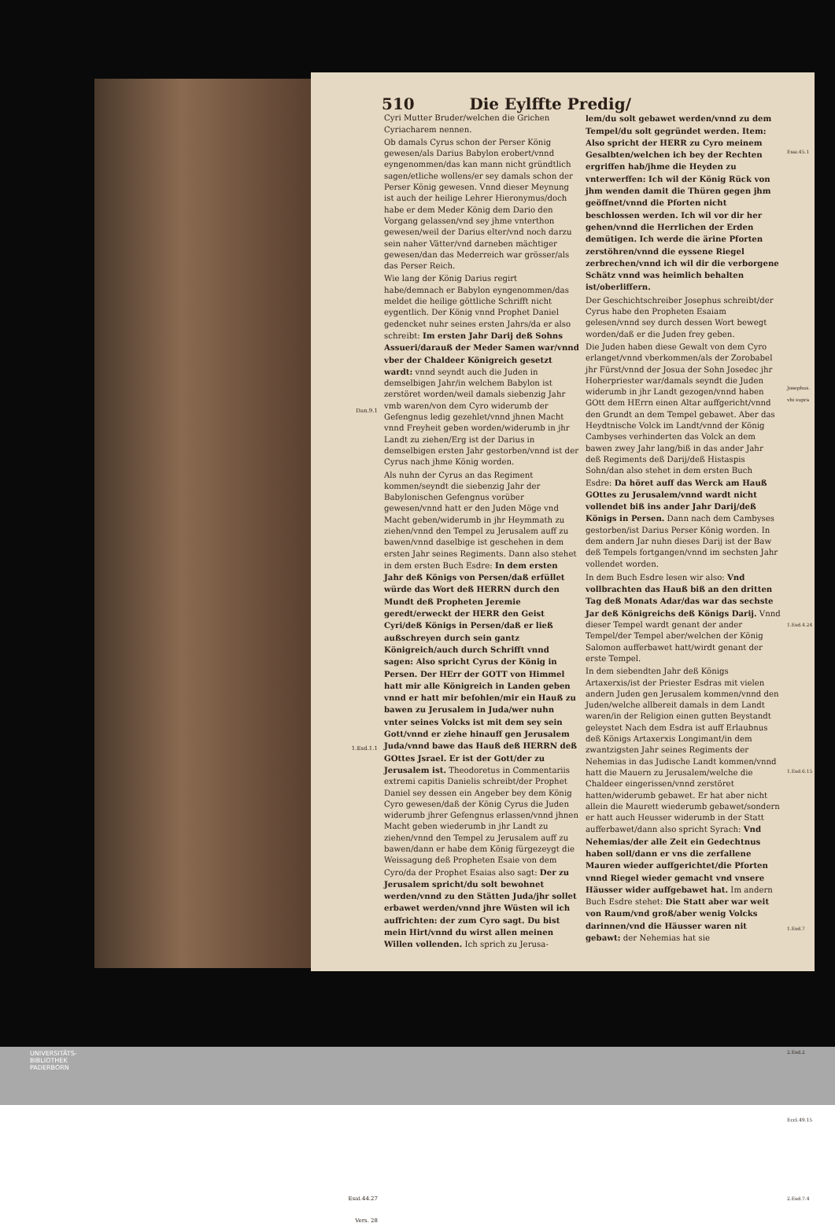510 Die Eylffte Predig/
Dan.9.1
1.Esd.1.1
Esai.44.27
Vers. 28
Cyri Mutter Bruder/welchen die Grichen Cyriacharem nennen.
Ob damals Cyrus schon der Perser König gewesen/als Darius Babylon erobert/vnnd eyngenommen/das kan mann nicht gründtlich sagen/etliche wollens/er sey damals schon der Perser König gewesen. Vnnd dieser Meynung ist auch der heilige Lehrer Hieronymus/doch habe er dem Meder König dem Dario den Vorgang gelassen/vnd sey jhme vnterthon gewesen/weil der Darius elter/vnd noch darzu sein naher Vätter/vnd darneben mächtiger gewesen/dan das Mederreich war grösser/als das Perser Reich.
Wie lang der König Darius regirt habe/demnach er Babylon eyngenommen/das meldet die heilige göttliche Schrifft nicht eygentlich. Der König vnnd Prophet Daniel gedencket nuhr seines ersten Jahrs/da er also schreibt: Im ersten Jahr Darij deß Sohns Assueri/darauß der Meder Samen war/vnnd vber der Chaldeer Königreich gesetzt wardt: vnnd seyndt auch die Juden in demselbigen Jahr/in welchem Babylon ist zerstöret worden/weil damals siebenzig Jahr vmb waren/von dem Cyro widerumb der Gefengnus ledig gezehlet/vnnd jhnen Macht vnnd Freyheit geben worden/widerumb in jhr Landt zu ziehen/Erg ist der Darius in demselbigen ersten Jahr gestorben/vnnd ist der Cyrus nach jhme König worden.
Als nuhn der Cyrus an das Regiment kommen/seyndt die siebenzig Jahr der Babylonischen Gefengnus vorüber gewesen/vnnd hatt er den Juden Möge vnd Macht geben/widerumb in jhr Heymmath zu ziehen/vnnd den Tempel zu Jerusalem auff zu bawen/vnnd daselbige ist geschehen in dem ersten Jahr seines Regiments. Dann also stehet in dem ersten Buch Esdre: In dem ersten Jahr deß Königs von Persen/daß erfüllet würde das Wort deß HERRN durch den Mundt deß Propheten Jeremie geredt/erweckt der HERR den Geist Cyri/deß Königs in Persen/daß er ließ außschreyen durch sein gantz Königreich/auch durch Schrifft vnnd sagen: Also spricht Cyrus der König in Persen. Der HErr der GOTT von Himmel hatt mir alle Königreich in Landen geben vnnd er hatt mir befohlen/mir ein Hauß zu bawen zu Jerusalem in Juda/wer nuhn vnter seines Volcks ist mit dem sey sein Gott/vnnd er ziehe hinauff gen Jerusalem Juda/vnnd bawe das Hauß deß HERRN deß GOttes Jsrael. Er ist der Gott/der zu Jerusalem ist. Theodoretus in Commentariis extremi capitis Danielis schreibt/der Prophet Daniel sey dessen ein Angeber bey dem König Cyro gewesen/daß der König Cyrus die Juden widerumb jhrer Gefengnus erlassen/vnnd jhnen Macht geben wiederumb in jhr Landt zu ziehen/vnnd den Tempel zu Jerusalem auff zu bawen/dann er habe dem König fürgezeygt die Weissagung deß Propheten Esaie von dem Cyro/da der Prophet Esaias also sagt: Der zu Jerusalem spricht/du solt bewohnet werden/vnnd zu den Stätten Juda/jhr sollet erbawet werden/vnnd jhre Wüsten wil ich auffrichten: der zum Cyro sagt. Du bist mein Hirt/vnnd du wirst allen meinen Willen vollenden. Ich sprich zu Jerusa-
lem/du solt gebawet werden/vnnd zu dem Tempel/du solt gegründet werden. Item: Also spricht der HERR zu Cyro meinem Gesalbten/welchen ich bey der Rechten ergriffen hab/jhme die Heyden zu vnterwerffen: Ich wil der König Rück von jhm wenden damit die Thüren gegen jhm geöffnet/vnnd die Pforten nicht beschlossen werden. Ich wil vor dir her gehen/vnnd die Herrlichen der Erden demütigen. Ich werde die ärine Pforten zerstöhren/vnnd die eyssene Riegel zerbrechen/vnnd ich wil dir die verborgene Schätz vnnd was heimlich behalten ist/oberliffern.
Der Geschichtschreiber Josephus schreibt/der Cyrus habe den Propheten Esaiam gelesen/vnnd sey durch dessen Wort bewegt worden/daß er die Juden frey geben.
Die Juden haben diese Gewalt von dem Cyro erlanget/vnnd vberkommen/als der Zorobabel jhr Fürst/vnnd der Josua der Sohn Josedec jhr Hoherpriester war/damals seyndt die Juden widerumb in jhr Landt gezogen/vnnd haben GOtt dem HErrn einen Altar auffgericht/vnnd den Grundt an dem Tempel gebawet. Aber das Heydtnische Volck im Landt/vnnd der König Cambyses verhinderten das Volck an dem bawen zwey Jahr lang/biß in das ander Jahr deß Regiments deß Darij/deß Histaspis Sohn/dan also stehet in dem ersten Buch Esdre: Da höret auff das Werck am Hauß GOttes zu Jerusalem/vnnd wardt nicht vollendet biß ins ander Jahr Darij/deß Königs in Persen. Dann nach dem Cambyses gestorben/ist Darius Perser König worden. In dem andern Jar nuhn dieses Darij ist der Baw deß Tempels fortgangen/vnnd im sechsten Jahr vollendet worden.
In dem Buch Esdre lesen wir also: Vnd vollbrachten das Hauß biß an den dritten Tag deß Monats Adar/das war das sechste Jar deß Königreichs deß Königs Darij. Vnnd dieser Tempel wardt genant der ander Tempel/der Tempel aber/welchen der König Salomon aufferbawet hatt/wirdt genant der erste Tempel.
In dem siebendten Jahr deß Königs Artaxerxis/ist der Priester Esdras mit vielen andern Juden gen Jerusalem kommen/vnnd den Juden/welche allbereit damals in dem Landt waren/in der Religion einen gutten Beystandt geleystet Nach dem Esdra ist auff Erlaubnus deß Königs Artaxerxis Longimant/in dem zwantzigsten Jahr seines Regiments der Nehemias in das Judische Landt kommen/vnnd hatt die Mauern zu Jerusalem/welche die Chaldeer eingerissen/vnnd zerstöret hatten/widerumb gebawet. Er hat aber nicht allein die Maurett wiederumb gebawet/sondern er hatt auch Heusser widerumb in der Statt aufferbawet/dann also spricht Syrach: Vnd Nehemias/der alle Zeit ein Gedechtnus haben soll/dann er vns die zerfallene Mauren wieder auffgerichtet/die Pforten vnnd Riegel wieder gemacht vnd vnsere Häusser wider auffgebawet hat. Im andern Buch Esdre stehet: Die Statt aber war weit von Raum/vnd groß/aber wenig Volcks darinnen/vnd die Häusser waren nit gebawt: der Nehemias hat sie
Esai.45.1
Josephus. vbi supra
1.Esd.4.24
1.Esd.6.15
1.Esd.7
2.Esd.2
Eccl.49.15
2.Esd.7.4
UNIVERSITÄTS-
BIBLIOTHEK
PADERBORN